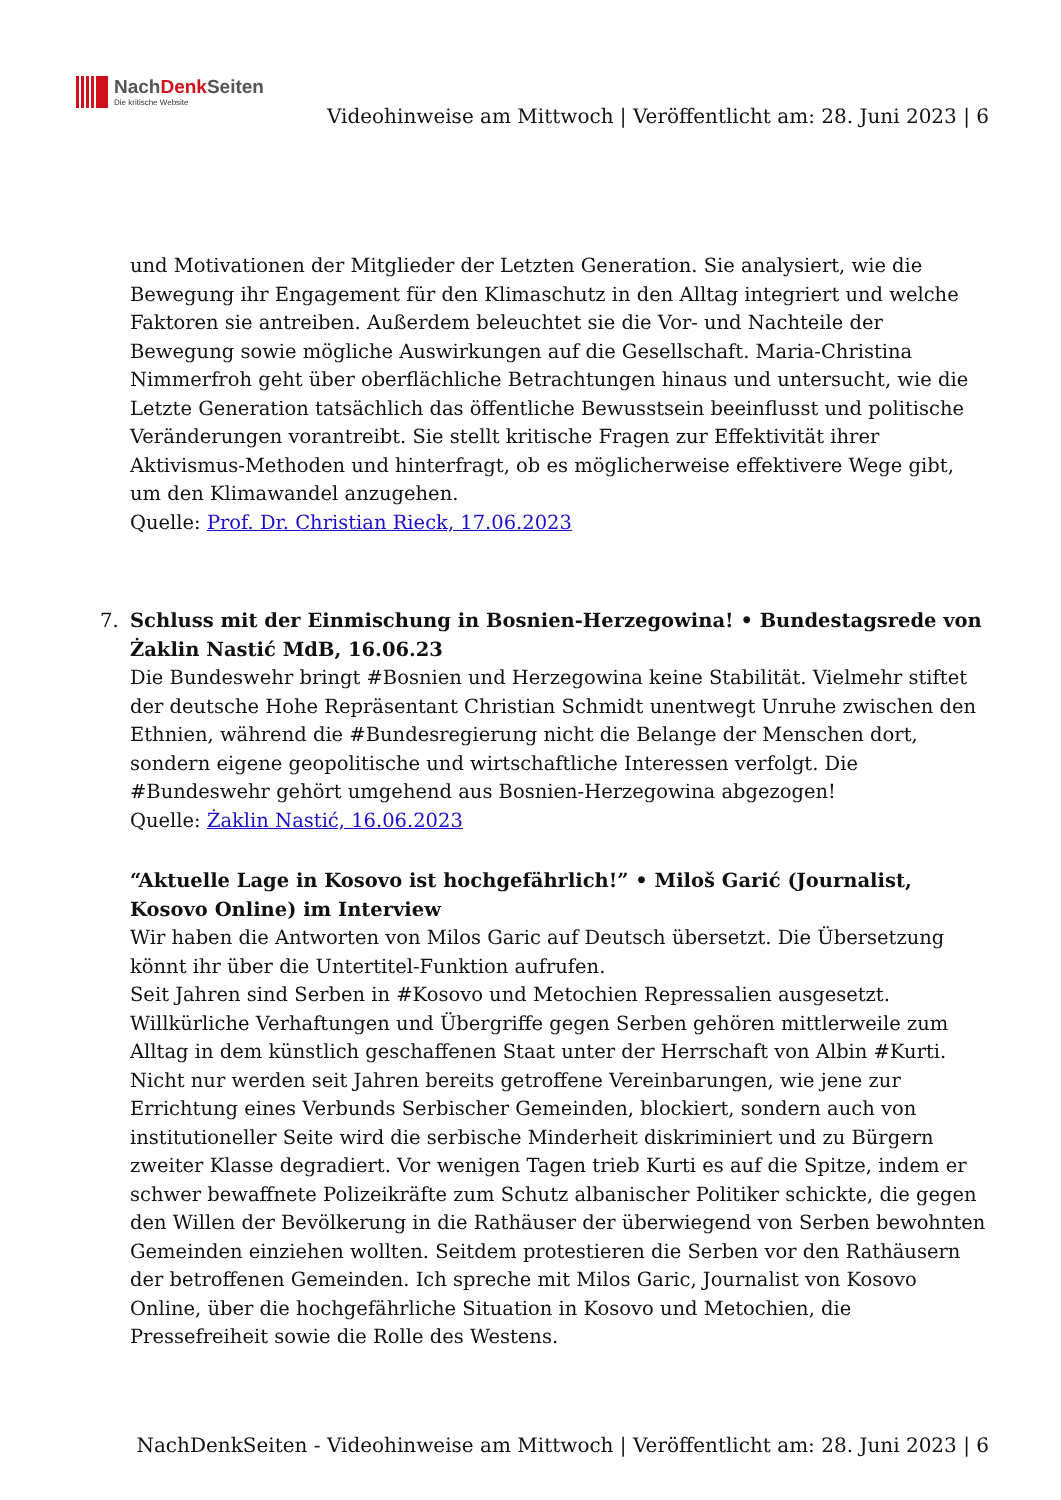NachDenk Seiten
Die kritische Website
Videohinweise am Mittwoch | Veröffentlicht am: 28. Juni 2023 | 6
und Motivationen der Mitglieder der Letzten Generation. Sie analysiert, wie die Bewegung ihr Engagement für den Klimaschutz in den Alltag integriert und welche Faktoren sie antreiben. Außerdem beleuchtet sie die Vor- und Nachteile der Bewegung sowie mögliche Auswirkungen auf die Gesellschaft. Maria-Christina Nimmerfroh geht über oberflächliche Betrachtungen hinaus und untersucht, wie die Letzte Generation tatsächlich das öffentliche Bewusstsein beeinflusst und politische Veränderungen vorantreibt. Sie stellt kritische Fragen zur Effektivität ihrer Aktivismus-Methoden und hinterfragt, ob es möglicherweise effektivere Wege gibt, um den Klimawandel anzugehen.
Quelle: Prof. Dr. Christian Rieck, 17.06.2023
7. Schluss mit der Einmischung in Bosnien-Herzegowina! • Bundestagsrede von Żaklin Nastić MdB, 16.06.23
Die Bundeswehr bringt #Bosnien und Herzegowina keine Stabilität. Vielmehr stiftet der deutsche Hohe Repräsentant Christian Schmidt unentwegt Unruhe zwischen den Ethnien, während die #Bundesregierung nicht die Belange der Menschen dort, sondern eigene geopolitische und wirtschaftliche Interessen verfolgt. Die #Bundeswehr gehört umgehend aus Bosnien-Herzegowina abgezogen!
Quelle: Żaklin Nastić, 16.06.2023
“Aktuelle Lage in Kosovo ist hochgefährlich!” • Miloš Garić (Journalist, Kosovo Online) im Interview
Wir haben die Antworten von Milos Garic auf Deutsch übersetzt. Die Übersetzung könnt ihr über die Untertitel-Funktion aufrufen.
Seit Jahren sind Serben in #Kosovo und Metochien Repressalien ausgesetzt. Willkürliche Verhaftungen und Übergriffe gegen Serben gehören mittlerweile zum Alltag in dem künstlich geschaffenen Staat unter der Herrschaft von Albin #Kurti. Nicht nur werden seit Jahren bereits getroffene Vereinbarungen, wie jene zur Errichtung eines Verbunds Serbischer Gemeinden, blockiert, sondern auch von institutioneller Seite wird die serbische Minderheit diskriminiert und zu Bürgern zweiter Klasse degradiert. Vor wenigen Tagen trieb Kurti es auf die Spitze, indem er schwer bewaffnete Polizeikräfte zum Schutz albanischer Politiker schickte, die gegen den Willen der Bevölkerung in die Rathäuser der überwiegend von Serben bewohnten Gemeinden einziehen wollten. Seitdem protestieren die Serben vor den Rathäusern der betroffenen Gemeinden. Ich spreche mit Milos Garic, Journalist von Kosovo Online, über die hochgefährliche Situation in Kosovo und Metochien, die Pressefreiheit sowie die Rolle des Westens.
NachDenkSeiten - Videohinweise am Mittwoch | Veröffentlicht am: 28. Juni 2023 | 6